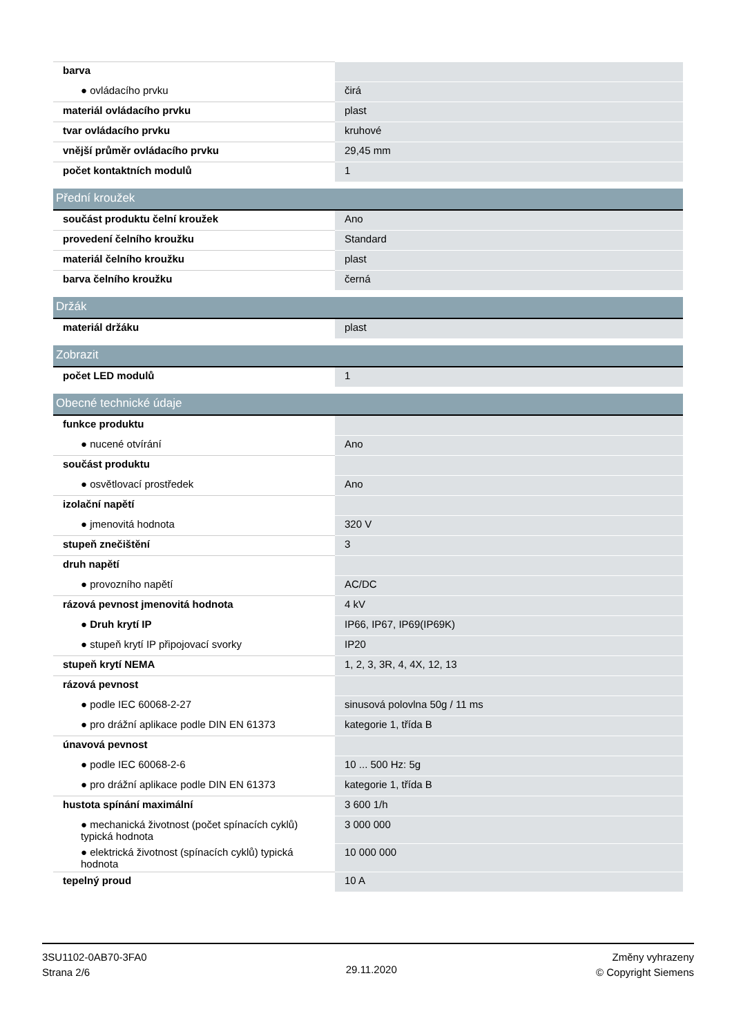| barva | |
| ● ovládacího prvku | čirá |
| materiál ovládacího prvku | plast |
| tvar ovládacího prvku | kruhové |
| vnější průměr ovládacího prvku | 29,45 mm |
| počet kontaktních modulů | 1 |
| Přední kroužek | |
| součást produktu čelní kroužek | Ano |
| provedení čelního kroužku | Standard |
| materiál čelního kroužku | plast |
| barva čelního kroužku | černá |
| Držák | |
| materiál držáku | plast |
| Zobrazit | |
| počet LED modulů | 1 |
| Obecné technické údaje | |
| funkce produktu | |
| ● nucené otvírání | Ano |
| součást produktu | |
| ● osvětlovací prostředek | Ano |
| izolační napětí | |
| ● jmenovitá hodnota | 320 V |
| stupeň znečištění | 3 |
| druh napětí | |
| ● provozního napětí | AC/DC |
| rázová pevnost jmenovitá hodnota | 4 kV |
| ● Druh krytí IP | IP66, IP67, IP69(IP69K) |
| ● stupeň krytí IP připojovací svorky | IP20 |
| stupeň krytí NEMA | 1, 2, 3, 3R, 4, 4X, 12, 13 |
| rázová pevnost | |
| ● podle IEC 60068-2-27 | sinusová polovlna 50g / 11 ms |
| ● pro drážní aplikace podle DIN EN 61373 | kategorie 1, třída B |
| únavová pevnost | |
| ● podle IEC 60068-2-6 | 10 ... 500 Hz: 5g |
| ● pro drážní aplikace podle DIN EN 61373 | kategorie 1, třída B |
| hustota spínání maximální | 3 600 1/h |
| ● mechanická životnost (počet spínacích cyklů) typická hodnota | 3 000 000 |
| ● elektrická životnost (spínacích cyklů) typická hodnota | 10 000 000 |
| tepelný proud | 10 A |
3SU1102-0AB70-3FA0
Strana 2/6
29.11.2020
Změny vyhrazeny
© Copyright Siemens